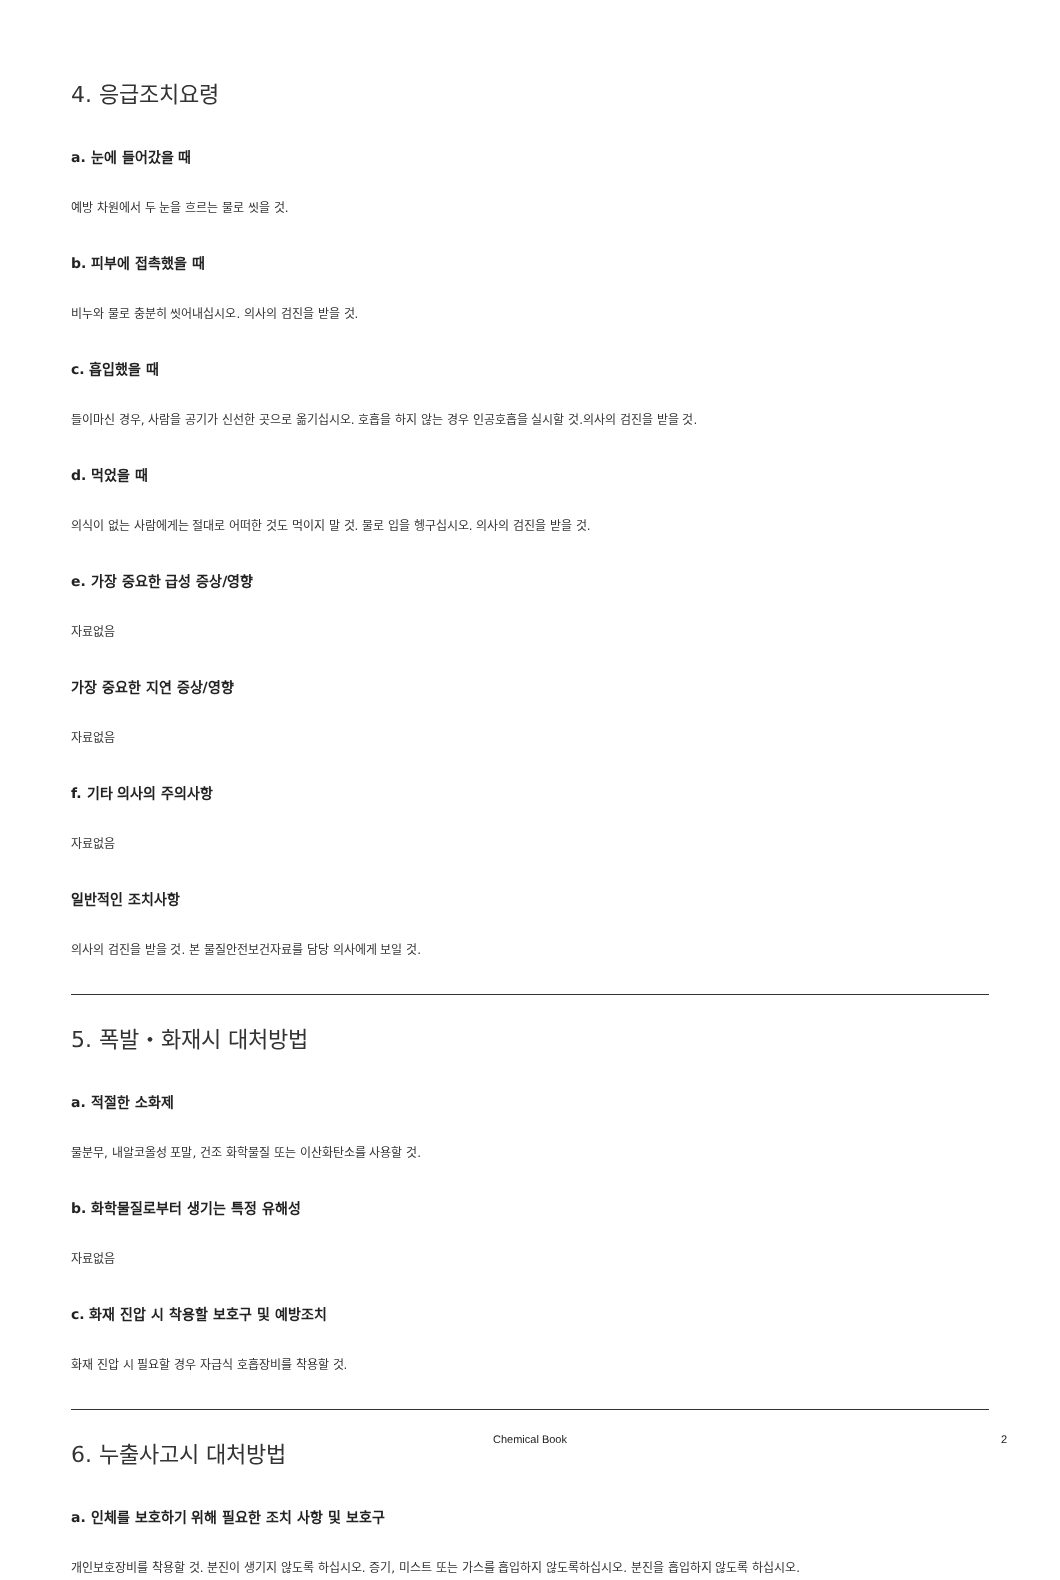4. 응급조치요령
a. 눈에 들어갔을 때
예방 차원에서 두 눈을 흐르는 물로 씻을 것.
b. 피부에 접촉했을 때
비누와 물로 충분히 씻어내십시오. 의사의 검진을 받을 것.
c. 흡입했을 때
들이마신 경우, 사람을 공기가 신선한 곳으로 옮기십시오. 호흡을 하지 않는 경우 인공호흡을 실시할 것.의사의 검진을 받을 것.
d. 먹었을 때
의식이 없는 사람에게는 절대로 어떠한 것도 먹이지 말 것. 물로 입을 헹구십시오. 의사의 검진을 받을 것.
e. 가장 중요한 급성 증상/영향
자료없음
가장 중요한 지연 증상/영향
자료없음
f. 기타 의사의 주의사항
자료없음
일반적인 조치사항
의사의 검진을 받을 것. 본 물질안전보건자료를 담당 의사에게 보일 것.
5. 폭발・화재시 대처방법
a. 적절한 소화제
물분무, 내알코올성 포말, 건조 화학물질 또는 이산화탄소를 사용할 것.
b. 화학물질로부터 생기는 특정 유해성
자료없음
c. 화재 진압 시 착용할 보호구 및 예방조치
화재 진압 시 필요할 경우 자급식 호흡장비를 착용할 것.
6. 누출사고시 대처방법
a. 인체를 보호하기 위해 필요한 조치 사항 및 보호구
개인보호장비를 착용할 것. 분진이 생기지 않도록 하십시오. 증기, 미스트 또는 가스를 흡입하지 않도록하십시오. 분진을 흡입하지 않도록 하십시오.
Chemical Book
2